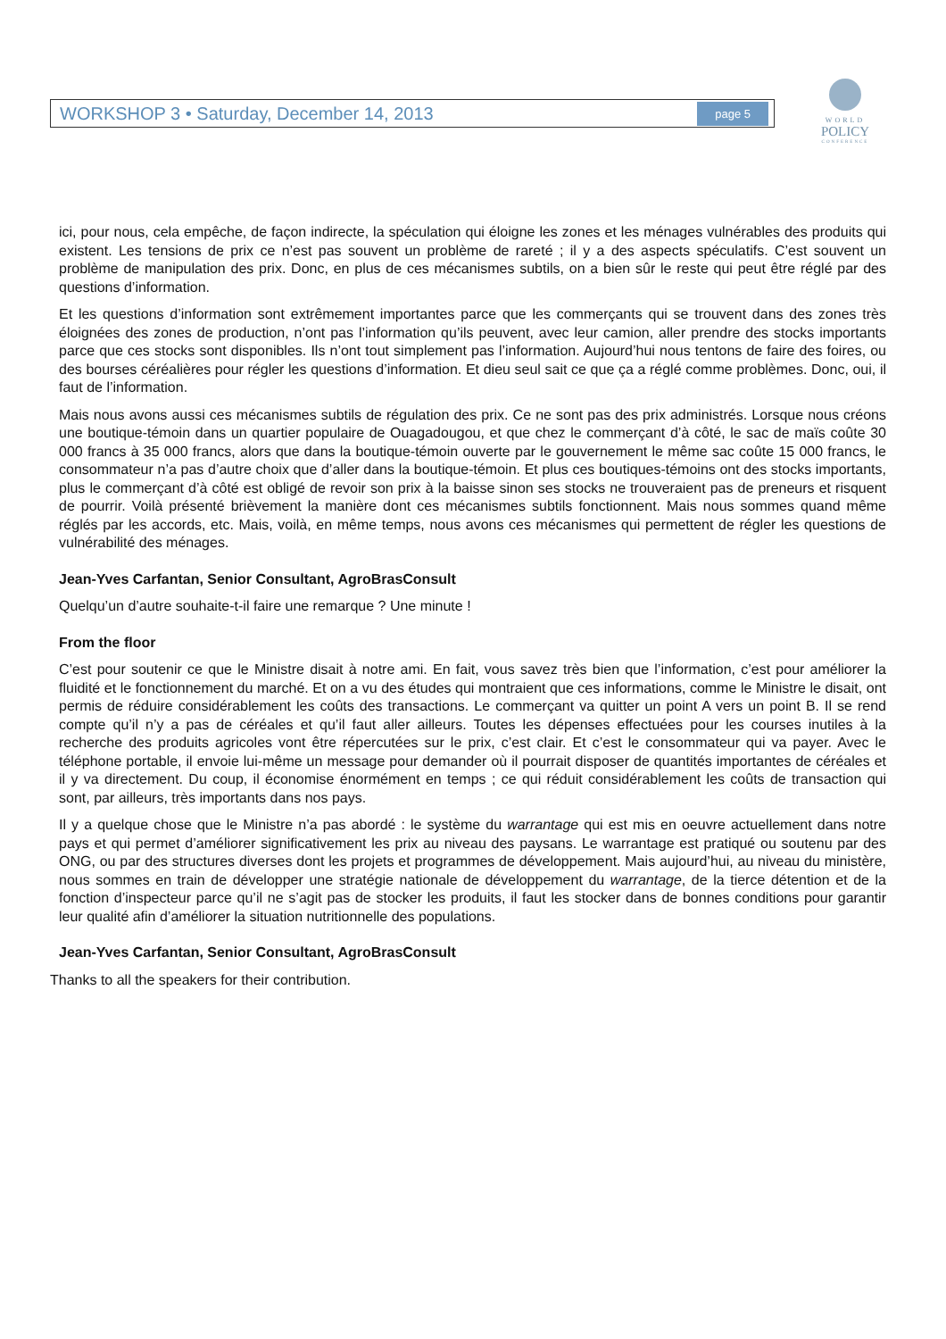WORKSHOP 3 • Saturday, December 14, 2013 page 5
WORLD
POLICY
CONFERENCE
ici, pour nous, cela empêche, de façon indirecte, la spéculation qui éloigne les zones et les ménages vulnérables des produits qui existent. Les tensions de prix ce n’est pas souvent un problème de rareté ; il y a des aspects spéculatifs. C’est souvent un problème de manipulation des prix. Donc, en plus de ces mécanismes subtils, on a bien sûr le reste qui peut être réglé par des questions d’information.
Et les questions d’information sont extrêmement importantes parce que les commerçants qui se trouvent dans des zones très éloignées des zones de production, n’ont pas l’information qu’ils peuvent, avec leur camion, aller prendre des stocks importants parce que ces stocks sont disponibles. Ils n’ont tout simplement pas l’information. Aujourd’hui nous tentons de faire des foires, ou des bourses céréalières pour régler les questions d’information. Et dieu seul sait ce que ça a réglé comme problèmes. Donc, oui, il faut de l’information.
Mais nous avons aussi ces mécanismes subtils de régulation des prix. Ce ne sont pas des prix administrés. Lorsque nous créons une boutique-témoin dans un quartier populaire de Ouagadougou, et que chez le commerçant d’à côté, le sac de maïs coûte 30 000 francs à 35 000 francs, alors que dans la boutique-témoin ouverte par le gouvernement le même sac coûte 15 000 francs, le consommateur n’a pas d’autre choix que d’aller dans la boutique-témoin. Et plus ces boutiques-témoins ont des stocks importants, plus le commerçant d’à côté est obligé de revoir son prix à la baisse sinon ses stocks ne trouveraient pas de preneurs et risquent de pourrir. Voilà présenté brièvement la manière dont ces mécanismes subtils fonctionnent. Mais nous sommes quand même réglés par les accords, etc. Mais, voilà, en même temps, nous avons ces mécanismes qui permettent de régler les questions de vulnérabilité des ménages.
Jean-Yves Carfantan, Senior Consultant, AgroBrasConsult
Quelqu’un d’autre souhaite-t-il faire une remarque ? Une minute !
From the floor
C’est pour soutenir ce que le Ministre disait à notre ami. En fait, vous savez très bien que l’information, c’est pour améliorer la fluidité et le fonctionnement du marché. Et on a vu des études qui montraient que ces informations, comme le Ministre le disait, ont permis de réduire considérablement les coûts des transactions. Le commerçant va quitter un point A vers un point B. Il se rend compte qu’il n’y a pas de céréales et qu’il faut aller ailleurs. Toutes les dépenses effectuées pour les courses inutiles à la recherche des produits agricoles vont être répercutées sur le prix, c’est clair. Et c’est le consommateur qui va payer. Avec le téléphone portable, il envoie lui-même un message pour demander où il pourrait disposer de quantités importantes de céréales et il y va directement. Du coup, il économise énormément en temps ; ce qui réduit considérablement les coûts de transaction qui sont, par ailleurs, très importants dans nos pays.
Il y a quelque chose que le Ministre n’a pas abordé : le système du warrantage qui est mis en oeuvre actuellement dans notre pays et qui permet d’améliorer significativement les prix au niveau des paysans. Le warrantage est pratiqué ou soutenu par des ONG, ou par des structures diverses dont les projets et programmes de développement. Mais aujourd’hui, au niveau du ministère, nous sommes en train de développer une stratégie nationale de développement du warrantage, de la tierce détention et de la fonction d’inspecteur parce qu’il ne s’agit pas de stocker les produits, il faut les stocker dans de bonnes conditions pour garantir leur qualité afin d’améliorer la situation nutritionnelle des populations.
Jean-Yves Carfantan, Senior Consultant, AgroBrasConsult
Thanks to all the speakers for their contribution.